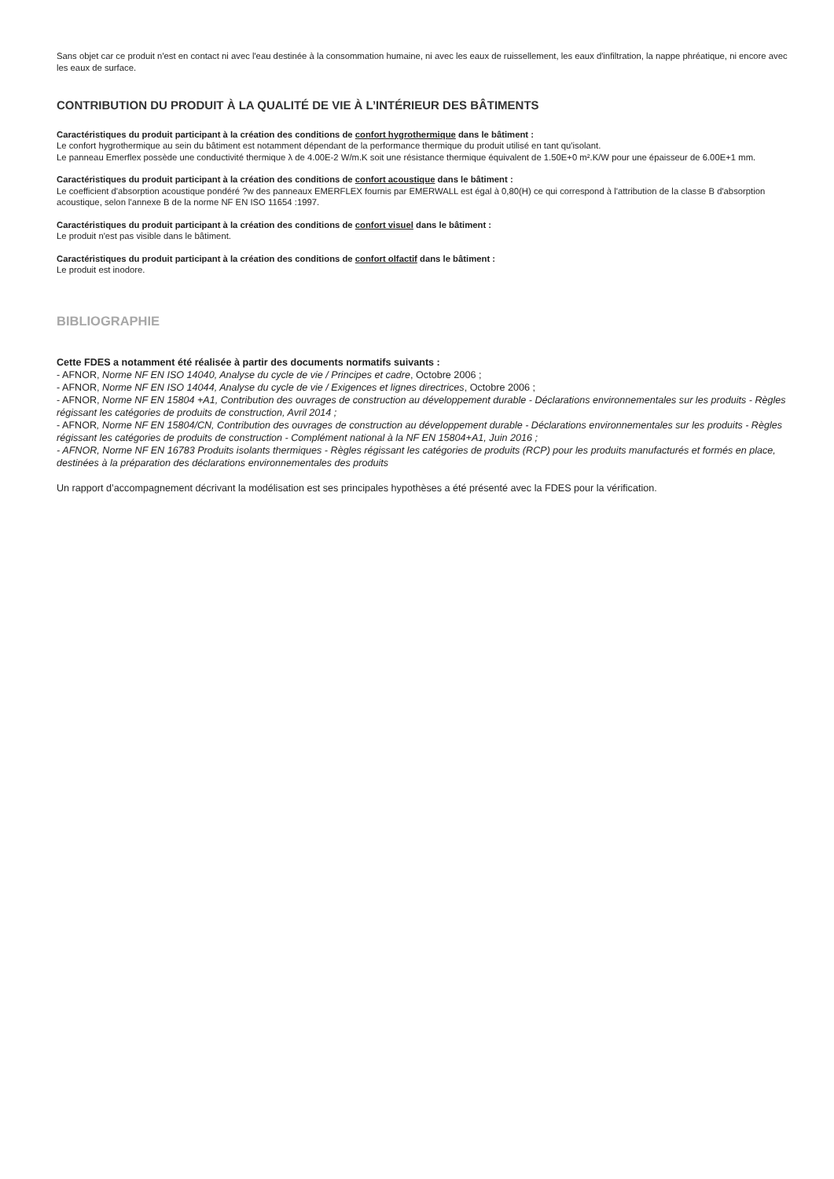Sans objet car ce produit n'est en contact ni avec l'eau destinée à la consommation humaine, ni avec les eaux de ruissellement, les eaux d'infiltration, la nappe phréatique, ni encore avec les eaux de surface.
CONTRIBUTION DU PRODUIT À LA QUALITÉ DE VIE À L’INTÉRIEUR DES BÂTIMENTS
Caractéristiques du produit participant à la création des conditions de confort hygrothermique dans le bâtiment :
Le confort hygrothermique au sein du bâtiment est notamment dépendant de la performance thermique du produit utilisé en tant qu'isolant.
Le panneau Emerflex possède une conductivité thermique λ de 4.00E-2 W/m.K soit une résistance thermique équivalent de 1.50E+0 m².K/W pour une épaisseur de 6.00E+1 mm.
Caractéristiques du produit participant à la création des conditions de confort acoustique dans le bâtiment :
Le coefficient d'absorption acoustique pondéré ?w des panneaux EMERFLEX fournis par EMERWALL est égal à 0,80(H) ce qui correspond à l'attribution de la classe B d'absorption acoustique, selon l'annexe B de la norme NF EN ISO 11654 :1997.
Caractéristiques du produit participant à la création des conditions de confort visuel dans le bâtiment :
Le produit n'est pas visible dans le bâtiment.
Caractéristiques du produit participant à la création des conditions de confort olfactif dans le bâtiment :
Le produit est inodore.
BIBLIOGRAPHIE
Cette FDES a notamment été réalisée à partir des documents normatifs suivants :
- AFNOR, Norme NF EN ISO 14040, Analyse du cycle de vie / Principes et cadre, Octobre 2006 ;
- AFNOR, Norme NF EN ISO 14044, Analyse du cycle de vie / Exigences et lignes directrices, Octobre 2006 ;
- AFNOR, Norme NF EN 15804 +A1, Contribution des ouvrages de construction au développement durable - Déclarations environnementales sur les produits - Règles régissant les catégories de produits de construction, Avril 2014 ;
- AFNOR, Norme NF EN 15804/CN, Contribution des ouvrages de construction au développement durable - Déclarations environnementales sur les produits - Règles régissant les catégories de produits de construction - Complément national à la NF EN 15804+A1, Juin 2016 ;
- AFNOR, Norme NF EN 16783 Produits isolants thermiques - Règles régissant les catégories de produits (RCP) pour les produits manufacturés et formés en place, destinées à la préparation des déclarations environnementales des produits
Un rapport d’accompagnement décrivant la modélisation est ses principales hypothèses a été présenté avec la FDES pour la vérification.